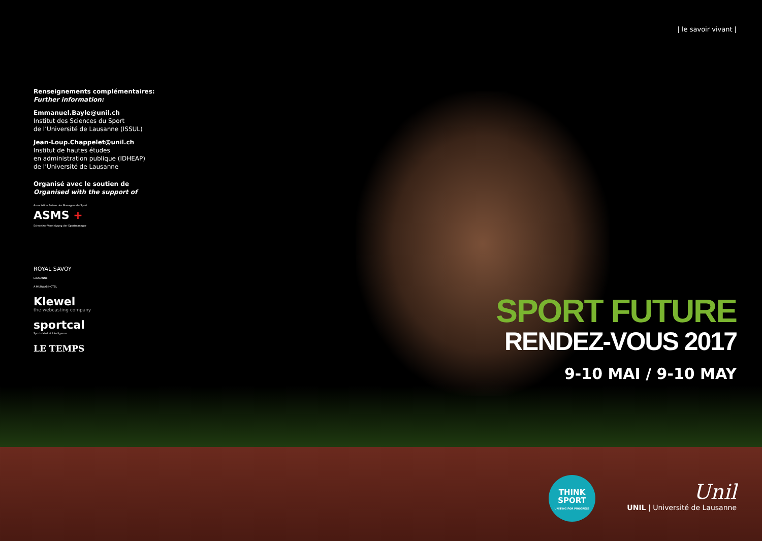| le savoir vivant |
Renseignements complémentaires:
Further information:
Emmanuel.Bayle@unil.ch
Institut des Sciences du Sport
de l’Université de Lausanne (ISSUL)
Jean-Loup.Chappelet@unil.ch
Institut de hautes études
en administration publique (IDHEAP)
de l’Université de Lausanne
Organisé avec le soutien de
Organised with the support of
Association Suisse des Managers du Sport
ASMS +
Schweizer Vereinigung der Sportmanager
ROYAL SAVOY
LAUSANNE
A MURWAB HOTEL
Klewel
the webcasting company
sportcal
Sports Market Intelligence
LE TEMPS
SPORT FUTURE
RENDEZ-VOUS 2017
9-10 MAI / 9-10 MAY
THINK
SPORT
UNITING FOR PROGRESS
Unil
UNIL | Université de Lausanne